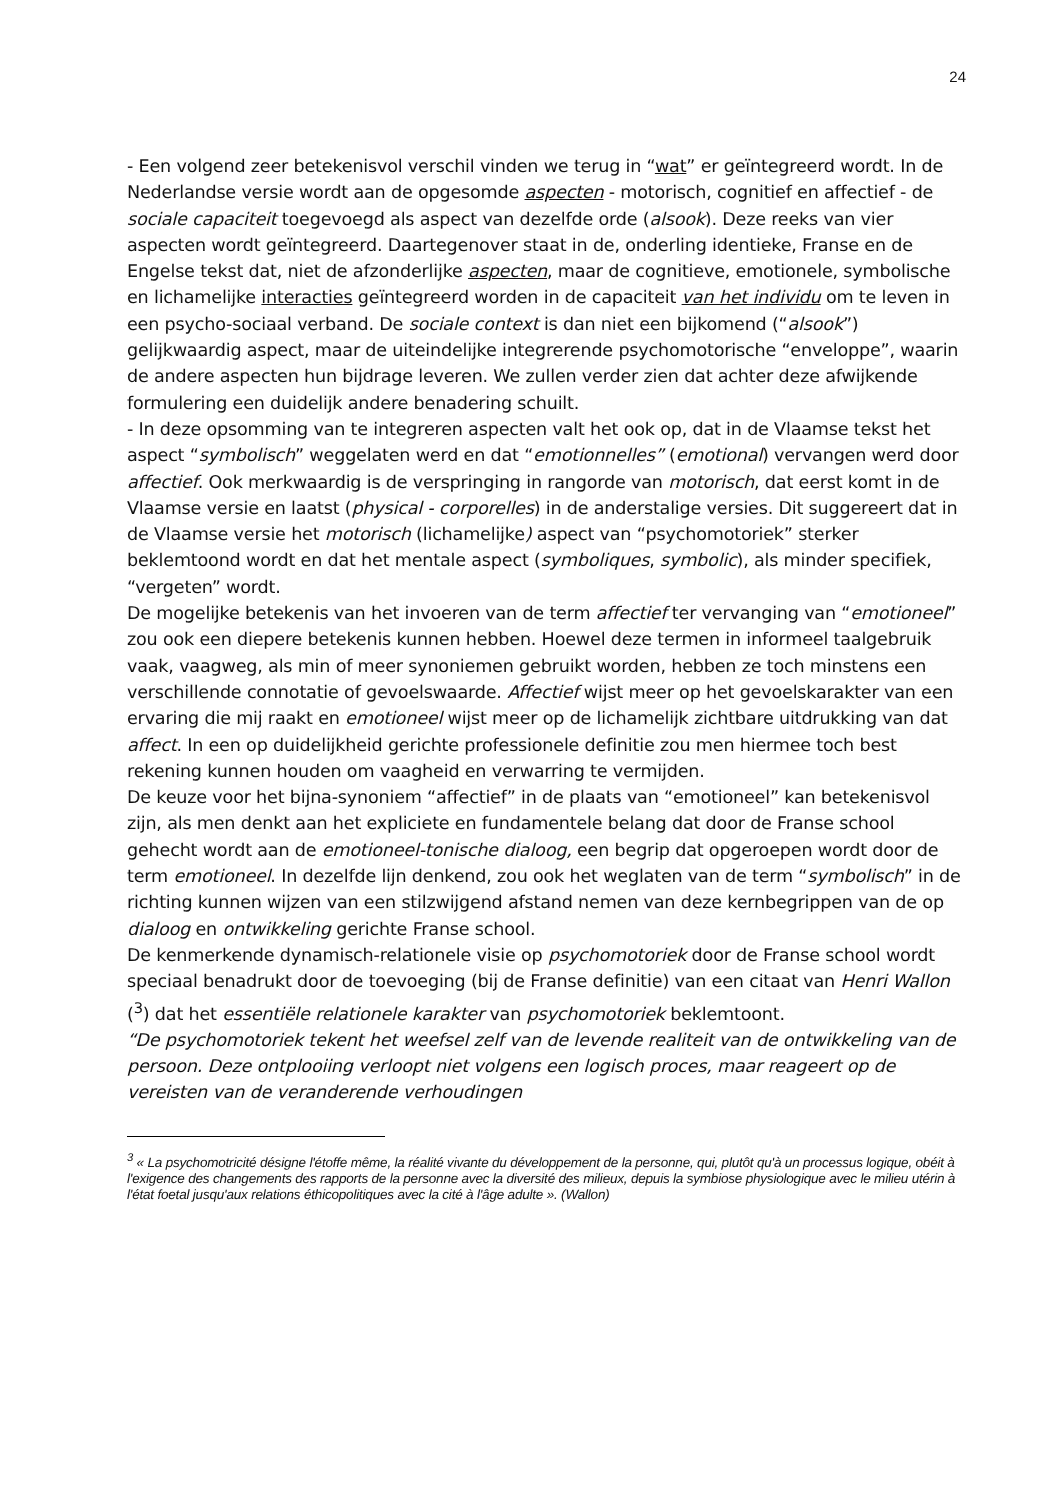24
- Een volgend zeer betekenisvol verschil vinden we terug in “wat” er geïntegreerd wordt. In de Nederlandse versie wordt aan de opgesomde aspecten - motorisch, cognitief en affectief - de sociale capaciteit toegevoegd als aspect van dezelfde orde (alsook). Deze reeks van vier aspecten wordt geïntegreerd. Daartegenover staat in de, onderling identieke, Franse en de Engelse tekst dat, niet de afzonderlijke aspecten, maar de cognitieve, emotionele, symbolische en lichamelijke interacties geïntegreerd worden in de capaciteit van het individu om te leven in een psycho-sociaal verband. De sociale context is dan niet een bijkomend (“alsook”) gelijkwaardig aspect, maar de uiteindelijke integrerende psychomotorische “enveloppe”, waarin de andere aspecten hun bijdrage leveren. We zullen verder zien dat achter deze afwijkende formulering een duidelijk andere benadering schuilt.
- In deze opsomming van te integreren aspecten valt het ook op, dat in de Vlaamse tekst het aspect “symbolisch” weggelaten werd en dat “emotionnelles” (emotional) vervangen werd door affectief. Ook merkwaardig is de verspringing in rangorde van motorisch, dat eerst komt in de Vlaamse versie en laatst (physical - corporelles) in de anderstalige versies. Dit suggereert dat in de Vlaamse versie het motorisch (lichamelijke) aspect van “psychomotoriek” sterker beklemtoond wordt en dat het mentale aspect (symboliques, symbolic), als minder specifiek, “vergeten” wordt.
De mogelijke betekenis van het invoeren van de term affectief ter vervanging van “emotioneel” zou ook een diepere betekenis kunnen hebben. Hoewel deze termen in informeel taalgebruik vaak, vaagweg, als min of meer synoniemen gebruikt worden, hebben ze toch minstens een verschillende connotatie of gevoelswaarde. Affectief wijst meer op het gevoelskarakter van een ervaring die mij raakt en emotioneel wijst meer op de lichamelijk zichtbare uitdrukking van dat affect. In een op duidelijkheid gerichte professionele definitie zou men hiermee toch best rekening kunnen houden om vaagheid en verwarring te vermijden.
De keuze voor het bijna-synoniem “affectief” in de plaats van “emotioneel” kan betekenisvol zijn, als men denkt aan het expliciete en fundamentele belang dat door de Franse school gehecht wordt aan de emotioneel-tonische dialoog, een begrip dat opgeroepen wordt door de term emotioneel. In dezelfde lijn denkend, zou ook het weglaten van de term “symbolisch” in de richting kunnen wijzen van een stilzwijgend afstand nemen van deze kernbegrippen van de op dialoog en ontwikkeling gerichte Franse school.
De kenmerkende dynamisch-relationele visie op psychomotoriek door de Franse school wordt speciaal benadrukt door de toevoeging (bij de Franse definitie) van een citaat van Henri Wallon (<sup>3</sup>) dat het essentiële relationele karakter van psychomotoriek beklemtoont.
“De psychomotoriek tekent het weefsel zelf van de levende realiteit van de ontwikkeling van de persoon. Deze ontplooiing verloopt niet volgens een logisch proces, maar reageert op de vereisten van de veranderende verhoudingen
<sup>3</sup> « La psychomotricité désigne l'étoffe même, la réalité vivante du développement de la personne, qui, plutôt qu'à un processus logique, obéit à l'exigence des changements des rapports de la personne avec la diversité des milieux, depuis la symbiose physiologique avec le milieu utérin à l'état foetal jusqu'aux relations éthicopolitiques avec la cité à l'âge adulte ». (Wallon)